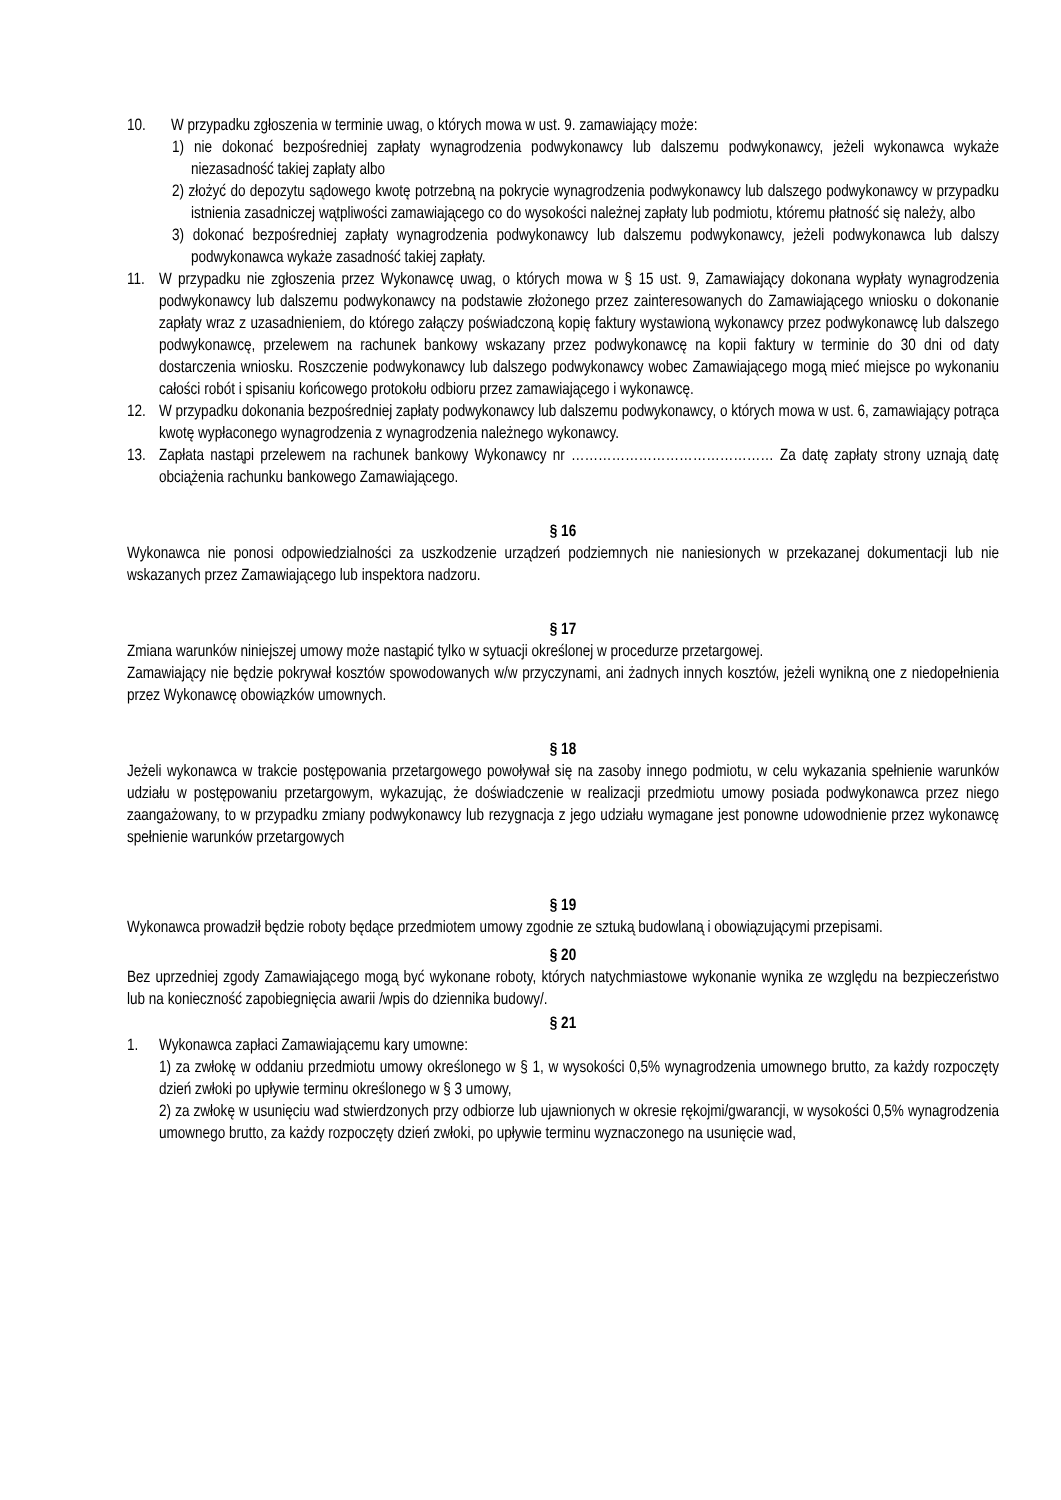10. W przypadku zgłoszenia w terminie uwag, o których mowa w ust. 9. zamawiający może:
1) nie dokonać bezpośredniej zapłaty wynagrodzenia podwykonawcy lub dalszemu podwykonawcy, jeżeli wykonawca wykaże niezasadność takiej zapłaty albo
2) złożyć do depozytu sądowego kwotę potrzebną na pokrycie wynagrodzenia podwykonawcy lub dalszego podwykonawcy w przypadku istnienia zasadniczej wątpliwości zamawiającego co do wysokości należnej zapłaty lub podmiotu, któremu płatność się należy, albo
3) dokonać bezpośredniej zapłaty wynagrodzenia podwykonawcy lub dalszemu podwykonawcy, jeżeli podwykonawca lub dalszy podwykonawca wykaże zasadność takiej zapłaty.
11. W przypadku nie zgłoszenia przez Wykonawcę uwag, o których mowa w § 15 ust. 9, Zamawiający dokonana wypłaty wynagrodzenia podwykonawcy lub dalszemu podwykonawcy na podstawie złożonego przez zainteresowanych do Zamawiającego wniosku o dokonanie zapłaty wraz z uzasadnieniem, do którego załączy poświadczoną kopię faktury wystawioną wykonawcy przez podwykonawcę lub dalszego podwykonawcę, przelewem na rachunek bankowy wskazany przez podwykonawcę na kopii faktury w terminie do 30 dni od daty dostarczenia wniosku. Roszczenie podwykonawcy lub dalszego podwykonawcy wobec Zamawiającego mogą mieć miejsce po wykonaniu całości robót i spisaniu końcowego protokołu odbioru przez zamawiającego i wykonawcę.
12. W przypadku dokonania bezpośredniej zapłaty podwykonawcy lub dalszemu podwykonawcy, o których mowa w ust. 6, zamawiający potrąca kwotę wypłaconego wynagrodzenia z wynagrodzenia należnego wykonawcy.
13. Zapłata nastąpi przelewem na rachunek bankowy Wykonawcy nr ……………………………………… Za datę zapłaty strony uznają datę obciążenia rachunku bankowego Zamawiającego.
§ 16
Wykonawca nie ponosi odpowiedzialności za uszkodzenie urządzeń podziemnych nie naniesionych w przekazanej dokumentacji lub nie wskazanych przez Zamawiającego lub inspektora nadzoru.
§ 17
Zmiana warunków niniejszej umowy może nastąpić tylko w sytuacji określonej w procedurze przetargowej.
Zamawiający nie będzie pokrywał kosztów spowodowanych w/w przyczynami, ani żadnych innych kosztów, jeżeli wynikną one z niedopełnienia przez Wykonawcę obowiązków umownych.
§ 18
Jeżeli wykonawca w trakcie postępowania przetargowego powoływał się na zasoby innego podmiotu, w celu wykazania spełnienie warunków udziału w postępowaniu przetargowym, wykazując, że doświadczenie w realizacji przedmiotu umowy posiada podwykonawca przez niego zaangażowany, to w przypadku zmiany podwykonawcy lub rezygnacja z jego udziału wymagane jest ponowne udowodnienie przez wykonawcę spełnienie warunków przetargowych
§ 19
Wykonawca prowadził będzie roboty będące przedmiotem umowy zgodnie ze sztuką budowlaną i obowiązującymi przepisami.
§ 20
Bez uprzedniej zgody Zamawiającego mogą być wykonane roboty, których natychmiastowe wykonanie wynika ze względu na bezpieczeństwo lub na konieczność zapobiegnięcia awarii /wpis do dziennika budowy/.
§ 21
1. Wykonawca zapłaci Zamawiającemu kary umowne:
1) za zwłokę w oddaniu przedmiotu umowy określonego w § 1, w wysokości 0,5% wynagrodzenia umownego brutto, za każdy rozpoczęty dzień zwłoki po upływie terminu określonego w § 3 umowy,
2) za zwłokę w usunięciu wad stwierdzonych przy odbiorze lub ujawnionych w okresie rękojmi/gwarancji, w wysokości 0,5% wynagrodzenia umownego brutto, za każdy rozpoczęty dzień zwłoki, po upływie terminu wyznaczonego na usunięcie wad,